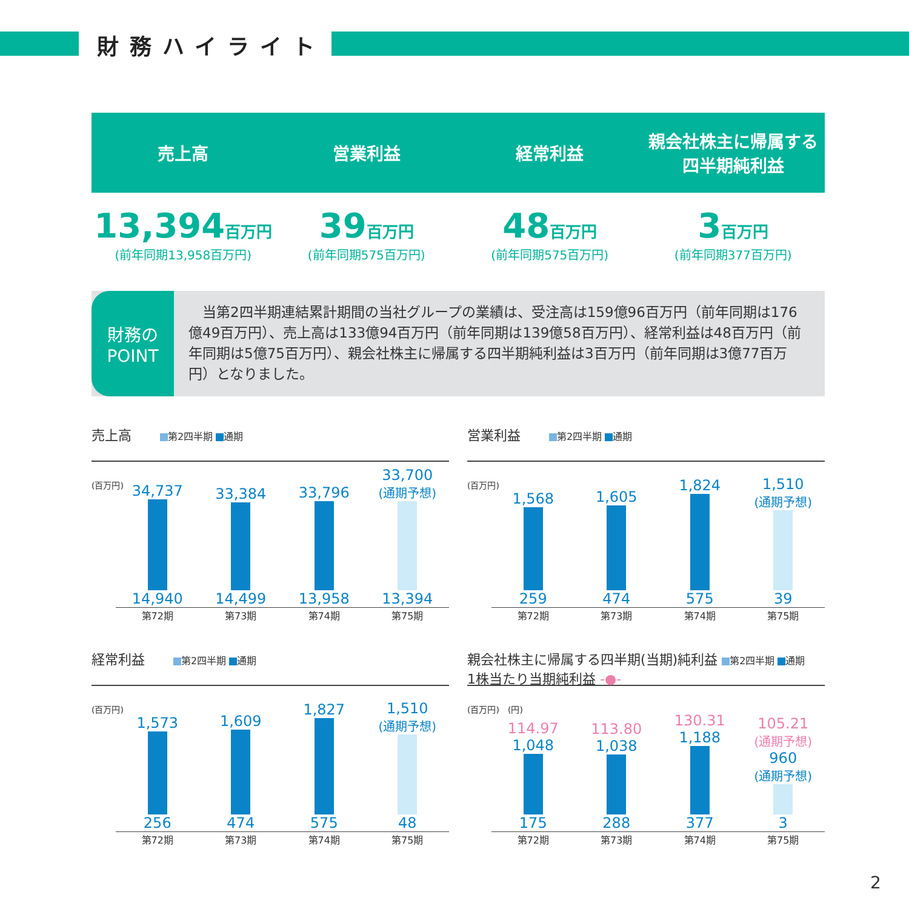財務ハイライト
売上高 営業利益 経常利益 親会社株主に帰属する
四半期純利益
13,394百万円
(前年同期13,958百万円)
39百万円
(前年同期575百万円)
48百万円
(前年同期575百万円)
3百万円
(前年同期377百万円)
財務の
POINT
　当第2四半期連結累計期間の当社グループの業績は、受注高は159億96百万円（前年同期は176億49百万円）、売上高は133億94百万円（前年同期は139億58百万円）、経常利益は48百万円（前年同期は5億75百万円）、親会社株主に帰属する四半期純利益は3百万円（前年同期は3億77百万円）となりました。
売上高 第2四半期 通期
(百万円)
34,737
14,940
33,384
14,499
33,796
13,958
33,700
(通期予想)
13,394
第72期 第73期 第74期 第75期
営業利益 第2四半期 通期
(百万円)
1,568
259
1,605
474
1,824
575
1,510
(通期予想)
39
第72期 第73期 第74期 第75期
経常利益 第2四半期 通期
(百万円)
1,573
256
1,609
474
1,827
575
1,510
(通期予想)
48
第72期 第73期 第74期 第75期
親会社株主に帰属する四半期(当期)純利益 第2四半期 通期
1株当たり当期純利益 -●-
(百万円)　(円)
114.97
1,048
175
113.80
1,038
288
130.31
1,188
377
105.21
(通期予想)
960
(通期予想)
3
第72期 第73期 第74期 第75期
2